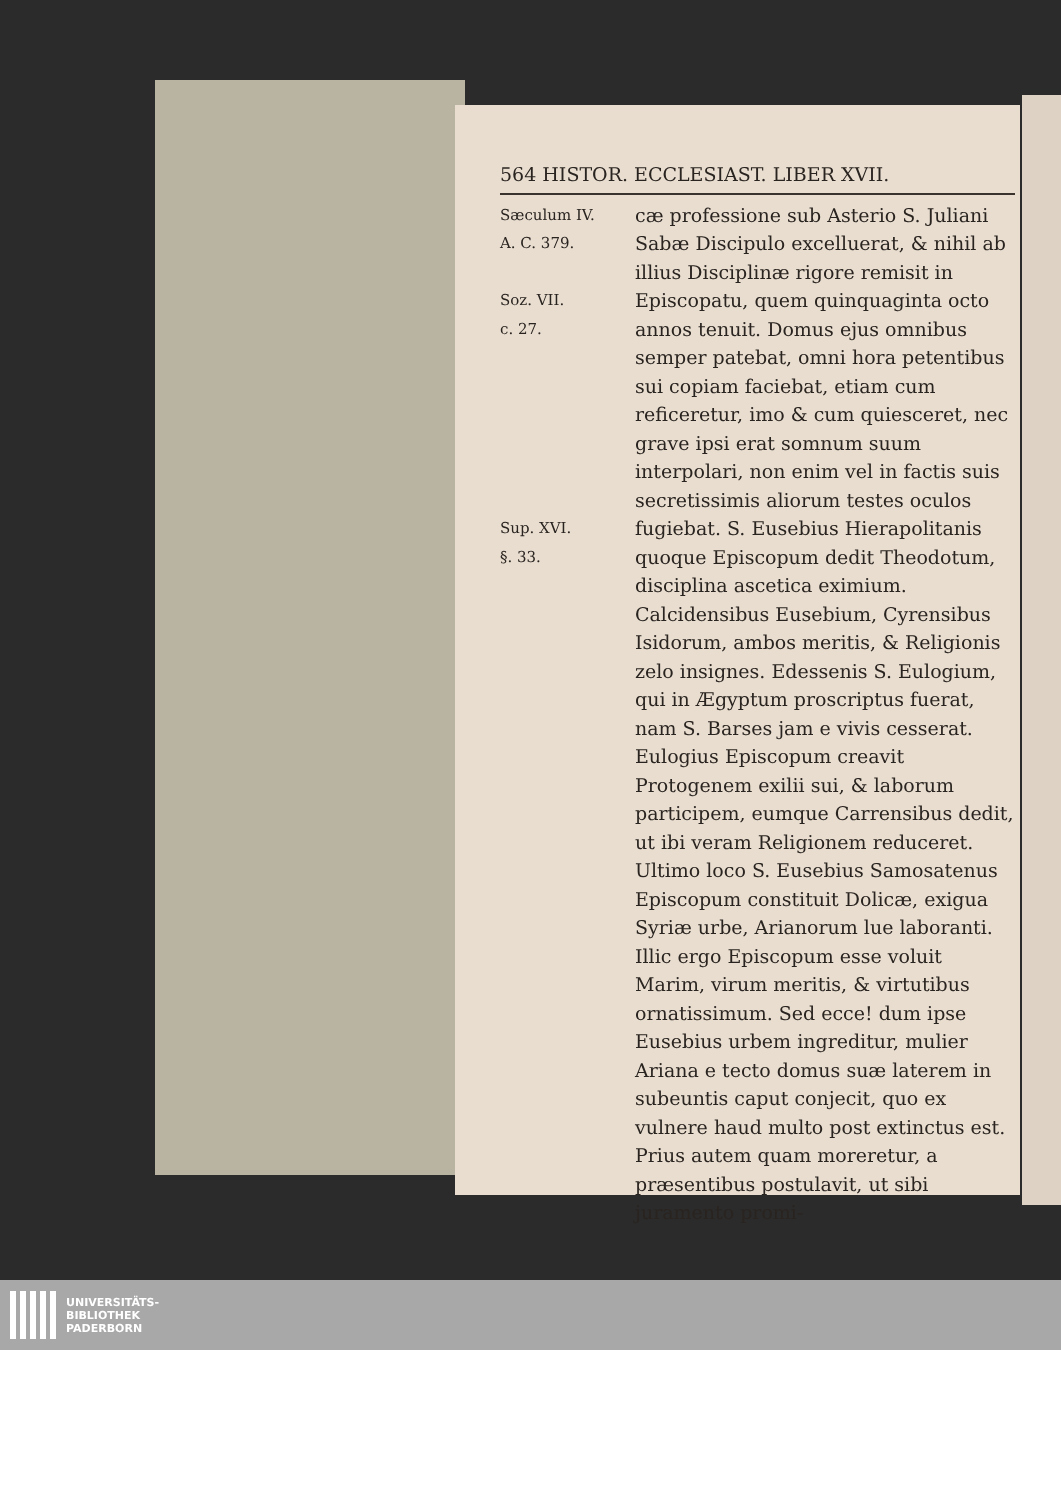564 HISTOR. ECCLESIAST. LIBER XVII.
Sæculum IV.
A. C. 379.
Soz. VII.
c. 27.
Sup. XVI.
§. 33.
cæ professione sub Asterio S. Juliani Sabæ Discipulo excelluerat, & nihil ab illius Disciplinæ rigore remisit in Episcopatu, quem quinquaginta octo annos tenuit. Domus ejus omnibus semper patebat, omni hora petentibus sui copiam faciebat, etiam cum reficeretur, imo & cum quiesceret, nec grave ipsi erat somnum suum interpolari, non enim vel in factis suis secretissimis aliorum testes oculos fugiebat. S. Eusebius Hierapolitanis quoque Episcopum dedit Theodotum, disciplina ascetica eximium. Calcidensibus Eusebium, Cyrensibus Isidorum, ambos meritis, & Religionis zelo insignes. Edessenis S. Eulogium, qui in Ægyptum proscriptus fuerat, nam S. Barses jam e vivis cesserat. Eulogius Episcopum creavit Protogenem exilii sui, & laborum participem, eumque Carrensibus dedit, ut ibi veram Religionem reduceret. Ultimo loco S. Eusebius Samosatenus Episcopum constituit Dolicæ, exigua Syriæ urbe, Arianorum lue laboranti. Illic ergo Episcopum esse voluit Marim, virum meritis, & virtutibus ornatissimum. Sed ecce! dum ipse Eusebius urbem ingreditur, mulier Ariana e tecto domus suæ laterem in subeuntis caput conjecit, quo ex vulnere haud multo post extinctus est. Prius autem quam moreretur, a præsentibus postulavit, ut sibi juramento promi-
UNIVERSITÄTS-
BIBLIOTHEK
PADERBORN